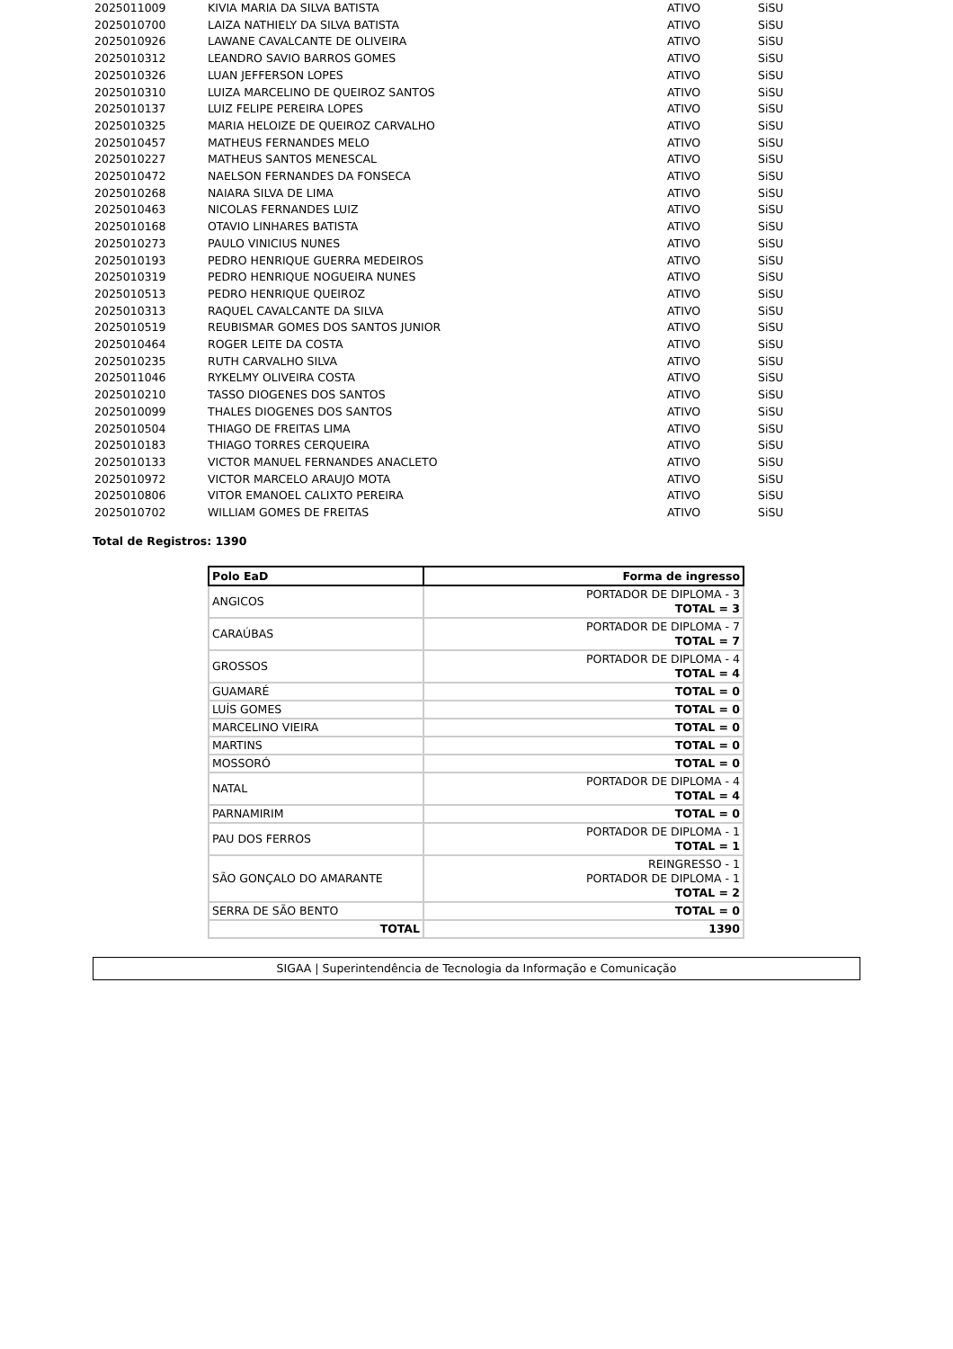| 2025011009 | KIVIA MARIA DA SILVA BATISTA | ATIVO | SiSU |
| 2025010700 | LAIZA NATHIELY DA SILVA BATISTA | ATIVO | SiSU |
| 2025010926 | LAWANE CAVALCANTE DE OLIVEIRA | ATIVO | SiSU |
| 2025010312 | LEANDRO SAVIO BARROS GOMES | ATIVO | SiSU |
| 2025010326 | LUAN JEFFERSON LOPES | ATIVO | SiSU |
| 2025010310 | LUIZA MARCELINO DE QUEIROZ SANTOS | ATIVO | SiSU |
| 2025010137 | LUIZ FELIPE PEREIRA LOPES | ATIVO | SiSU |
| 2025010325 | MARIA HELOIZE DE QUEIROZ CARVALHO | ATIVO | SiSU |
| 2025010457 | MATHEUS FERNANDES MELO | ATIVO | SiSU |
| 2025010227 | MATHEUS SANTOS MENESCAL | ATIVO | SiSU |
| 2025010472 | NAELSON FERNANDES DA FONSECA | ATIVO | SiSU |
| 2025010268 | NAIARA SILVA DE LIMA | ATIVO | SiSU |
| 2025010463 | NICOLAS FERNANDES LUIZ | ATIVO | SiSU |
| 2025010168 | OTAVIO LINHARES BATISTA | ATIVO | SiSU |
| 2025010273 | PAULO VINICIUS NUNES | ATIVO | SiSU |
| 2025010193 | PEDRO HENRIQUE GUERRA MEDEIROS | ATIVO | SiSU |
| 2025010319 | PEDRO HENRIQUE NOGUEIRA NUNES | ATIVO | SiSU |
| 2025010513 | PEDRO HENRIQUE QUEIROZ | ATIVO | SiSU |
| 2025010313 | RAQUEL CAVALCANTE DA SILVA | ATIVO | SiSU |
| 2025010519 | REUBISMAR GOMES DOS SANTOS JUNIOR | ATIVO | SiSU |
| 2025010464 | ROGER LEITE DA COSTA | ATIVO | SiSU |
| 2025010235 | RUTH CARVALHO SILVA | ATIVO | SiSU |
| 2025011046 | RYKELMY OLIVEIRA COSTA | ATIVO | SiSU |
| 2025010210 | TASSO DIOGENES DOS SANTOS | ATIVO | SiSU |
| 2025010099 | THALES DIOGENES DOS SANTOS | ATIVO | SiSU |
| 2025010504 | THIAGO DE FREITAS LIMA | ATIVO | SiSU |
| 2025010183 | THIAGO TORRES CERQUEIRA | ATIVO | SiSU |
| 2025010133 | VICTOR MANUEL FERNANDES ANACLETO | ATIVO | SiSU |
| 2025010972 | VICTOR MARCELO ARAUJO MOTA | ATIVO | SiSU |
| 2025010806 | VITOR EMANOEL CALIXTO PEREIRA | ATIVO | SiSU |
| 2025010702 | WILLIAM GOMES DE FREITAS | ATIVO | SiSU |
Total de Registros: 1390
| Polo EaD | Forma de ingresso |
| --- | --- |
| ANGICOS | PORTADOR DE DIPLOMA - 3 TOTAL = 3 |
| CARAÚBAS | PORTADOR DE DIPLOMA - 7 TOTAL = 7 |
| GROSSOS | PORTADOR DE DIPLOMA - 4 TOTAL = 4 |
| GUAMARÉ | TOTAL = 0 |
| LUÍS GOMES | TOTAL = 0 |
| MARCELINO VIEIRA | TOTAL = 0 |
| MARTINS | TOTAL = 0 |
| MOSSORÓ | TOTAL = 0 |
| NATAL | PORTADOR DE DIPLOMA - 4 TOTAL = 4 |
| PARNAMIRIM | TOTAL = 0 |
| PAU DOS FERROS | PORTADOR DE DIPLOMA - 1 TOTAL = 1 |
| SÃO GONÇALO DO AMARANTE | REINGRESSO - 1 PORTADOR DE DIPLOMA - 1 TOTAL = 2 |
| SERRA DE SÃO BENTO | TOTAL = 0 |
| TOTAL | 1390 |
SIGAA | Superintendência de Tecnologia da Informação e Comunicação